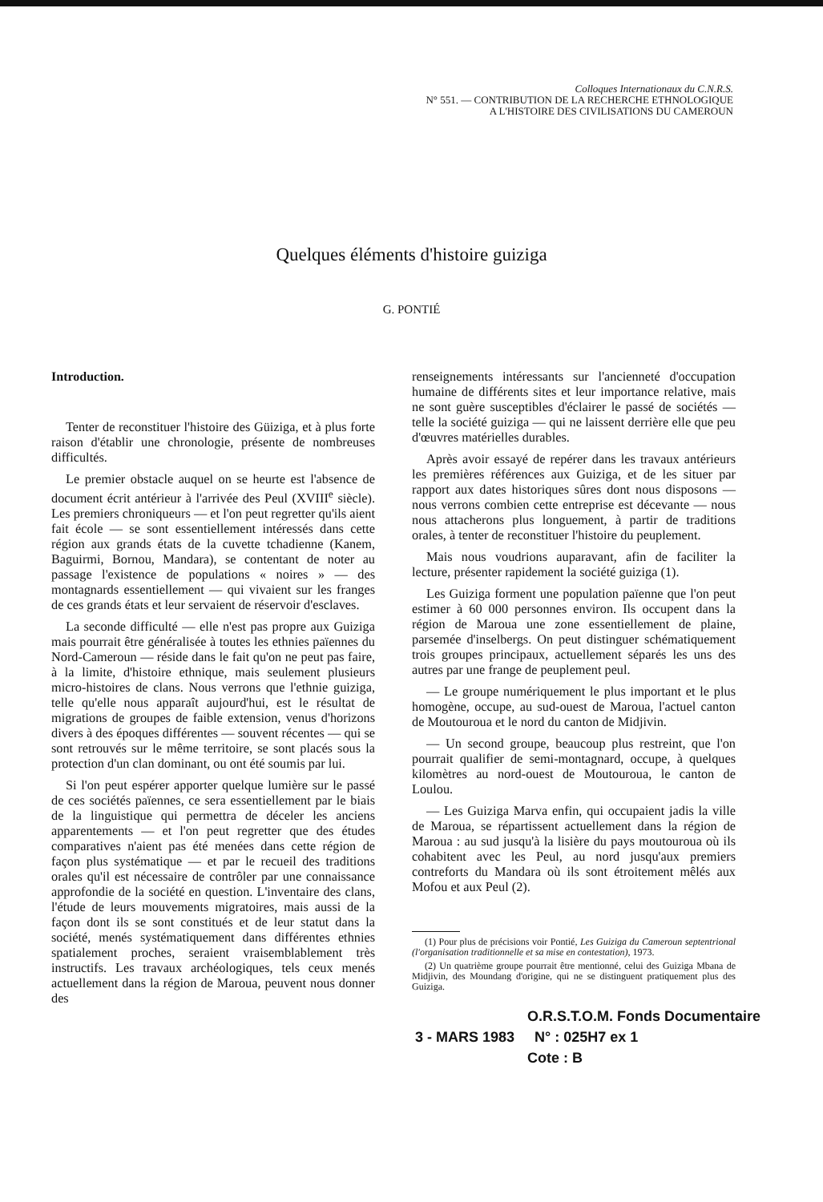Colloques Internationaux du C.N.R.S.
N° 551. — CONTRIBUTION DE LA RECHERCHE ETHNOLOGIQUE
A L'HISTOIRE DES CIVILISATIONS DU CAMEROUN
Quelques éléments d'histoire guiziga
G. PONTIÉ
Introduction.
Tenter de reconstituer l'histoire des Güiziga, et à plus forte raison d'établir une chronologie, présente de nombreuses difficultés.
Le premier obstacle auquel on se heurte est l'absence de document écrit antérieur à l'arrivée des Peul (XVIII<sup>e</sup> siècle). Les premiers chroniqueurs — et l'on peut regretter qu'ils aient fait école — se sont essentiellement intéressés dans cette région aux grands états de la cuvette tchadienne (Kanem, Baguirmi, Bornou, Mandara), se contentant de noter au passage l'existence de populations « noires » — des montagnards essentiellement — qui vivaient sur les franges de ces grands états et leur servaient de réservoir d'esclaves.
La seconde difficulté — elle n'est pas propre aux Guiziga mais pourrait être généralisée à toutes les ethnies païennes du Nord-Cameroun — réside dans le fait qu'on ne peut pas faire, à la limite, d'histoire ethnique, mais seulement plusieurs micro-histoires de clans. Nous verrons que l'ethnie guiziga, telle qu'elle nous apparaît aujourd'hui, est le résultat de migrations de groupes de faible extension, venus d'horizons divers à des époques différentes — souvent récentes — qui se sont retrouvés sur le même territoire, se sont placés sous la protection d'un clan dominant, ou ont été soumis par lui.
Si l'on peut espérer apporter quelque lumière sur le passé de ces sociétés païennes, ce sera essentiellement par le biais de la linguistique qui permettra de déceler les anciens apparentements — et l'on peut regretter que des études comparatives n'aient pas été menées dans cette région de façon plus systématique — et par le recueil des traditions orales qu'il est nécessaire de contrôler par une connaissance approfondie de la société en question. L'inventaire des clans, l'étude de leurs mouvements migratoires, mais aussi de la façon dont ils se sont constitués et de leur statut dans la société, menés systématiquement dans différentes ethnies spatialement proches, seraient vraisemblablement très instructifs. Les travaux archéologiques, tels ceux menés actuellement dans la région de Maroua, peuvent nous donner des
renseignements intéressants sur l'ancienneté d'occupation humaine de différents sites et leur importance relative, mais ne sont guère susceptibles d'éclairer le passé de sociétés — telle la société guiziga — qui ne laissent derrière elle que peu d'œuvres matérielles durables.
Après avoir essayé de repérer dans les travaux antérieurs les premières références aux Guiziga, et de les situer par rapport aux dates historiques sûres dont nous disposons — nous verrons combien cette entreprise est décevante — nous nous attacherons plus longuement, à partir de traditions orales, à tenter de reconstituer l'histoire du peuplement.
Mais nous voudrions auparavant, afin de faciliter la lecture, présenter rapidement la société guiziga (1).
Les Guiziga forment une population païenne que l'on peut estimer à 60 000 personnes environ. Ils occupent dans la région de Maroua une zone essentiellement de plaine, parsemée d'inselbergs. On peut distinguer schématiquement trois groupes principaux, actuellement séparés les uns des autres par une frange de peuplement peul.
— Le groupe numériquement le plus important et le plus homogène, occupe, au sud-ouest de Maroua, l'actuel canton de Moutouroua et le nord du canton de Midjivin.
— Un second groupe, beaucoup plus restreint, que l'on pourrait qualifier de semi-montagnard, occupe, à quelques kilomètres au nord-ouest de Moutouroua, le canton de Loulou.
— Les Guiziga Marva enfin, qui occupaient jadis la ville de Maroua, se répartissent actuellement dans la région de Maroua : au sud jusqu'à la lisière du pays moutouroua où ils cohabitent avec les Peul, au nord jusqu'aux premiers contreforts du Mandara où ils sont étroitement mêlés aux Mofou et aux Peul (2).
(1) Pour plus de précisions voir Pontié, Les Guiziga du Cameroun septentrional (l'organisation traditionnelle et sa mise en contestation), 1973.
(2) Un quatrième groupe pourrait être mentionné, celui des Guiziga Mbana de Midjivin, des Moundang d'origine, qui ne se distinguent pratiquement plus des Guiziga.
O.R.S.T.O.M. Fonds Documentaire
3 - MARS 1983 N° : 025H7 ex 1
Cote : B